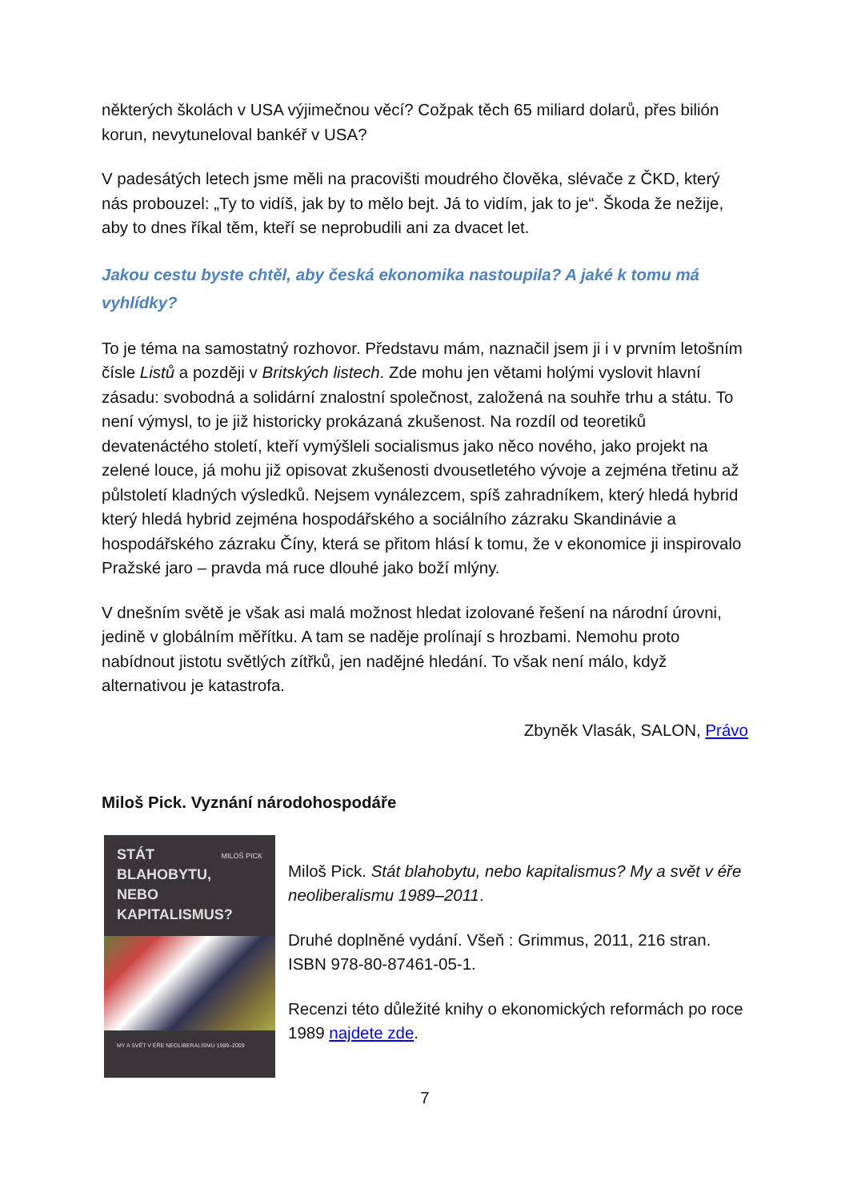některých školách v USA výjimečnou věcí? Cožpak těch 65 miliard dolarů, přes bilión korun, nevytuneloval bankéř v USA?
V padesátých letech jsme měli na pracovišti moudrého člověka, slévače z ČKD, který nás probouzel: „Ty to vidíš, jak by to mělo bejt. Já to vidím, jak to je“. Škoda že nežije, aby to dnes říkal těm, kteří se neprobudili ani za dvacet let.
Jakou cestu byste chtěl, aby česká ekonomika nastoupila? A jaké k tomu má vyhlídky?
To je téma na samostatný rozhovor. Představu mám, naznačil jsem ji i v prvním letošním čísle Listů a později v Britských listech. Zde mohu jen větami holými vyslovit hlavní zásadu: svobodná a solidární znalostní společnost, založená na souhře trhu a státu. To není výmysl, to je již historicky prokázaná zkušenost. Na rozdíl od teoretiků devatenáctého století, kteří vymýšleli socialismus jako něco nového, jako projekt na zelené louce, já mohu již opisovat zkušenosti dvousetletého vývoje a zejména třetinu až půlstoletí kladných výsledků. Nejsem vynálezcem, spíš zahradníkem, který hledá hybrid který hledá hybrid zejména hospodářského a sociálního zázraku Skandinávie a hospodářského zázraku Číny, která se přitom hlásí k tomu, že v ekonomice ji inspirovalo Pražské jaro – pravda má ruce dlouhé jako boží mlýny.
V dnešním světě je však asi malá možnost hledat izolované řešení na národní úrovni, jedině v globálním měřítku. A tam se naděje prolínají s hrozbami. Nemohu proto nabídnout jistotu světlých zítřků, jen nadějné hledání. To však není málo, když alternativou je katastrofa.
Zbyněk Vlasák, SALON, Právo
Miloš Pick. Vyznání národohospodáře
MILOŠ PICK
STÁT
BLAHOBYTU,
NEBO
KAPITALISMUS?
MY A SVĚT V ÉŘE NEOLIBERALISMU 1989–2009
Miloš Pick. Stát blahobytu, nebo kapitalismus? My a svět v éře neoliberalismu 1989–2011.
Druhé doplněné vydání. Všeň : Grimmus, 2011, 216 stran. ISBN 978-80-87461-05-1.
Recenzi této důležité knihy o ekonomických reformách po roce 1989 najdete zde.
7